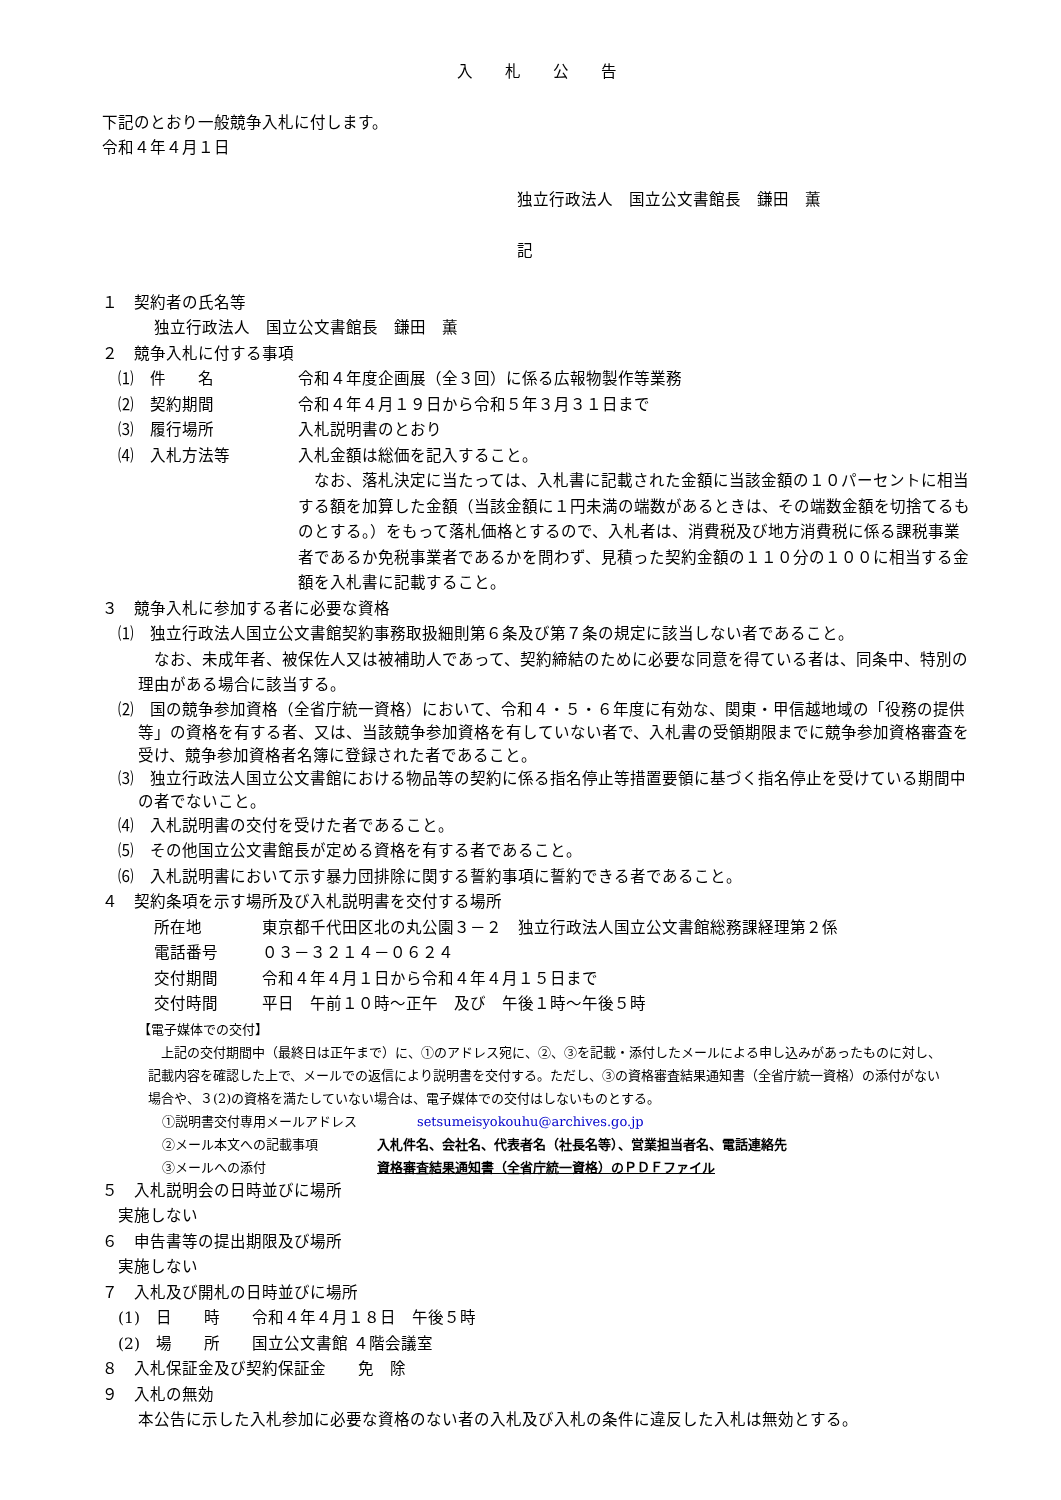入　　札　　公　　告
下記のとおり一般競争入札に付します。
令和４年４月１日
独立行政法人　国立公文書館長　鎌田　薫
記
１　契約者の氏名等
独立行政法人　国立公文書館長　鎌田　薫
２　競争入札に付する事項
⑴　件　　名 令和４年度企画展（全３回）に係る広報物製作等業務
⑵　契約期間 令和４年４月１９日から令和５年３月３１日まで
⑶　履行場所 入札説明書のとおり
⑷　入札方法等 入札金額は総価を記入すること。
　なお、落札決定に当たっては、入札書に記載された金額に当該金額の１０パーセントに相当する額を加算した金額（当該金額に１円未満の端数があるときは、その端数金額を切捨てるものとする。）をもって落札価格とするので、入札者は、消費税及び地方消費税に係る課税事業者であるか免税事業者であるかを問わず、見積った契約金額の１１０分の１００に相当する金額を入札書に記載すること。
３　競争入札に参加する者に必要な資格
⑴　独立行政法人国立公文書館契約事務取扱細則第６条及び第７条の規定に該当しない者であること。
　なお、未成年者、被保佐人又は被補助人であって、契約締結のために必要な同意を得ている者は、同条中、特別の理由がある場合に該当する。
⑵　国の競争参加資格（全省庁統一資格）において、令和４・５・６年度に有効な、関東・甲信越地域の「役務の提供等」の資格を有する者、又は、当該競争参加資格を有していない者で、入札書の受領期限までに競争参加資格審査を受け、競争参加資格者名簿に登録された者であること。
⑶　独立行政法人国立公文書館における物品等の契約に係る指名停止等措置要領に基づく指名停止を受けている期間中の者でないこと。
⑷　入札説明書の交付を受けた者であること。
⑸　その他国立公文書館長が定める資格を有する者であること。
⑹　入札説明書において示す暴力団排除に関する誓約事項に誓約できる者であること。
４　契約条項を示す場所及び入札説明書を交付する場所
所在地 東京都千代田区北の丸公園３－２　独立行政法人国立公文書館総務課経理第２係
電話番号 ０３－３２１４－０６２４
交付期間 令和４年４月１日から令和４年４月１５日まで
交付時間 平日　午前１０時～正午　及び　午後１時～午後５時
【電子媒体での交付】
　上記の交付期間中（最終日は正午まで）に、①のアドレス宛に、②、③を記載・添付したメールによる申し込みがあったものに対し、記載内容を確認した上で、メールでの返信により説明書を交付する。ただし、③の資格審査結果通知書（全省庁統一資格）の添付がない場合や、３(2)の資格を満たしていない場合は、電子媒体での交付はしないものとする。
①説明書交付専用メールアドレス setsumeisyokouhu@archives.go.jp
②メール本文への記載事項 入札件名、会社名、代表者名（社長名等）、営業担当者名、電話連絡先
③メールへの添付 資格審査結果通知書（全省庁統一資格）のＰＤＦファイル
５　入札説明会の日時並びに場所
実施しない
６　申告書等の提出期限及び場所
実施しない
７　入札及び開札の日時並びに場所
(1)　日　　時　　令和４年４月１８日　午後５時
(2)　場　　所　　国立公文書館 ４階会議室
８　入札保証金及び契約保証金　　免　除
９　入札の無効
本公告に示した入札参加に必要な資格のない者の入札及び入札の条件に違反した入札は無効とする。